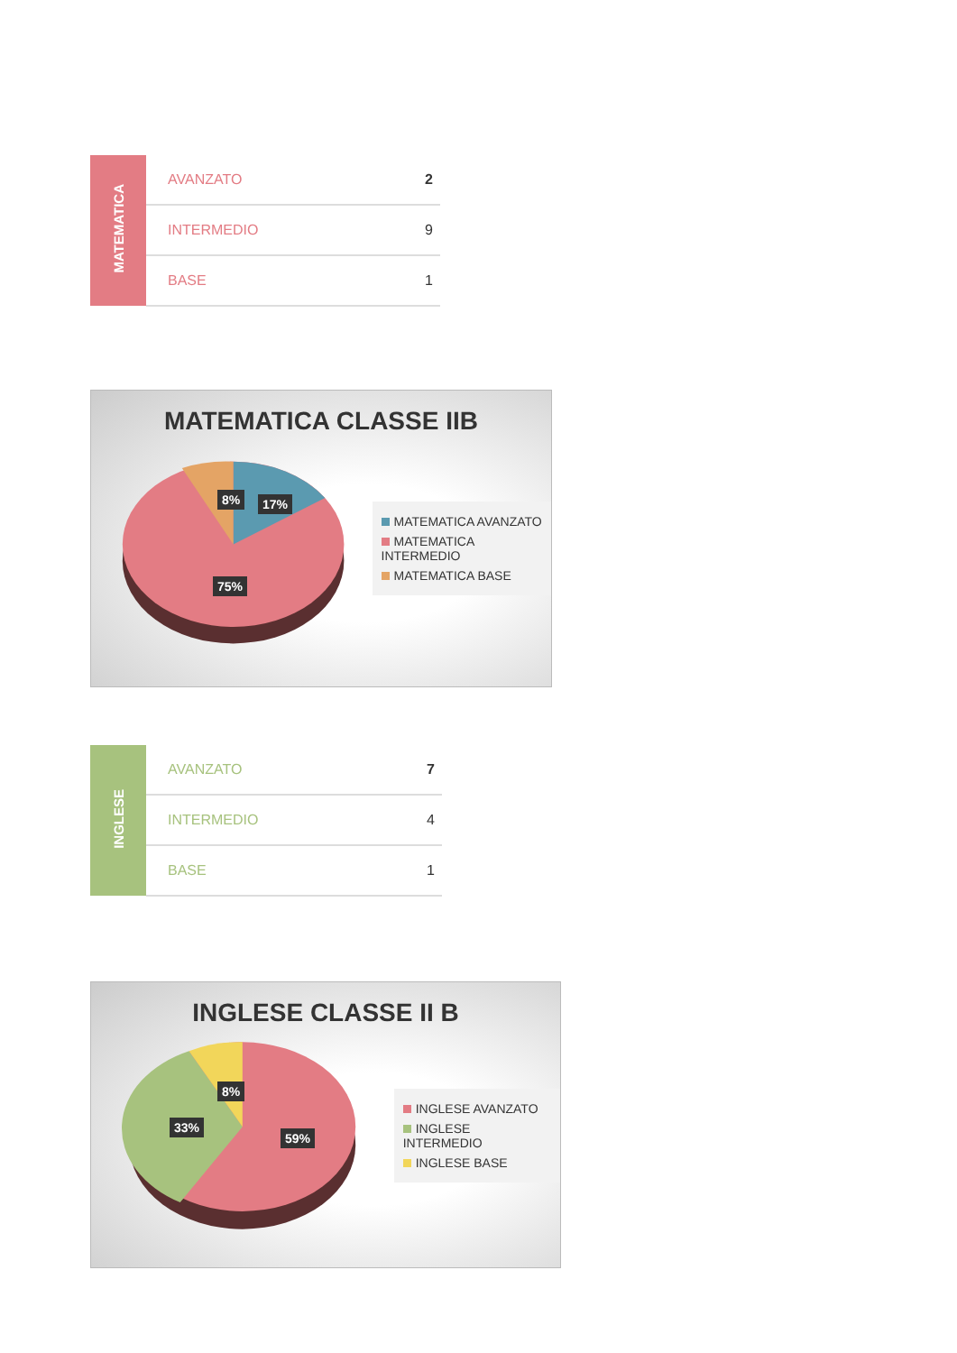| MATEMATICA | AVANZATO | 2 |
| | INTERMEDIO | 9 |
| | BASE | 1 |
MATEMATICA CLASSE IIB
MATEMATICA AVANZATO
MATEMATICA INTERMEDIO
MATEMATICA BASE
8% 17%
75%
| INGLESE | AVANZATO | 7 |
| | INTERMEDIO | 4 |
| | BASE | 1 |
INGLESE CLASSE II B
INGLESE AVANZATO
INGLESE INTERMEDIO
INGLESE BASE
8%
33%
59%